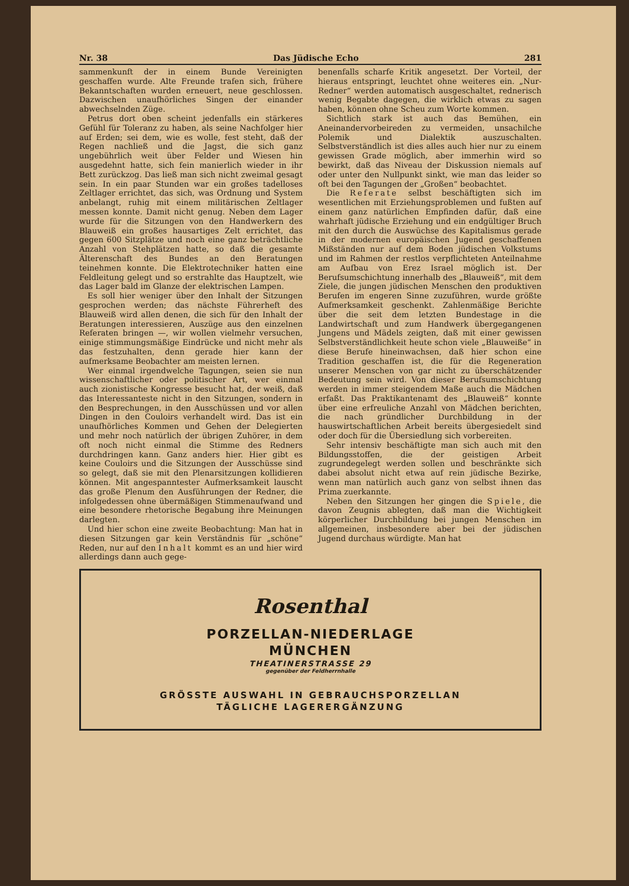Nr. 38 Das Jüdische Echo 281
sammenkunft der in einem Bunde Vereinigten geschaffen wurde. Alte Freunde trafen sich, frühere Bekanntschaften wurden erneuert, neue geschlossen. Dazwischen unaufhörliches Singen der einander abwechselnden Züge.
Petrus dort oben scheint jedenfalls ein stärkeres Gefühl für Toleranz zu haben, als seine Nachfolger hier auf Erden; sei dem, wie es wolle, fest steht, daß der Regen nachließ und die Jagst, die sich ganz ungebührlich weit über Felder und Wiesen hin ausgedehnt hatte, sich fein manierlich wieder in ihr Bett zurückzog. Das ließ man sich nicht zweimal gesagt sein. In ein paar Stunden war ein großes tadelloses Zeltlager errichtet, das sich, was Ordnung und System anbelangt, ruhig mit einem militärischen Zeltlager messen konnte. Damit nicht genug. Neben dem Lager wurde für die Sitzungen von den Handwerkern des Blauweiß ein großes hausartiges Zelt errichtet, das gegen 600 Sitzplätze und noch eine ganz beträchtliche Anzahl von Stehplätzen hatte, so daß die gesamte Älterenschaft des Bundes an den Beratungen teinehmen konnte. Die Elektrotechniker hatten eine Feldleitung gelegt und so erstrahlte das Hauptzelt, wie das Lager bald im Glanze der elektrischen Lampen.
Es soll hier weniger über den Inhalt der Sitzungen gesprochen werden; das nächste Führerheft des Blauweiß wird allen denen, die sich für den Inhalt der Beratungen interessieren, Auszüge aus den einzelnen Referaten bringen —, wir wollen vielmehr versuchen, einige stimmungsmäßige Eindrücke und nicht mehr als das festzuhalten, denn gerade hier kann der aufmerksame Beobachter am meisten lernen.
Wer einmal irgendwelche Tagungen, seien sie nun wissenschaftlicher oder politischer Art, wer einmal auch zionistische Kongresse besucht hat, der weiß, daß das Interessanteste nicht in den Sitzungen, sondern in den Besprechungen, in den Ausschüssen und vor allen Dingen in den Couloirs verhandelt wird. Das ist ein unaufhörliches Kommen und Gehen der Delegierten und mehr noch natürlich der übrigen Zuhörer, in dem oft noch nicht einmal die Stimme des Redners durchdringen kann. Ganz anders hier. Hier gibt es keine Couloirs und die Sitzungen der Ausschüsse sind so gelegt, daß sie mit den Plenarsitzungen kollidieren können. Mit angespanntester Aufmerksamkeit lauscht das große Plenum den Ausführungen der Redner, die infolgedessen ohne übermäßigen Stimmenaufwand und eine besondere rhetorische Begabung ihre Meinungen darlegten.
Und hier schon eine zweite Beobachtung: Man hat in diesen Sitzungen gar kein Verständnis für „schöne“ Reden, nur auf den Inhalt kommt es an und hier wird allerdings dann auch gege-
benenfalls scharfe Kritik angesetzt. Der Vorteil, der hieraus entspringt, leuchtet ohne weiteres ein. „Nur-Redner“ werden automatisch ausgeschaltet, rednerisch wenig Begabte dagegen, die wirklich etwas zu sagen haben, können ohne Scheu zum Worte kommen.
Sichtlich stark ist auch das Bemühen, ein Aneinandervorbeireden zu vermeiden, unsachilche Polemik und Dialektik auszuschalten. Selbstverständlich ist dies alles auch hier nur zu einem gewissen Grade möglich, aber immerhin wird so bewirkt, daß das Niveau der Diskussion niemals auf oder unter den Nullpunkt sinkt, wie man das leider so oft bei den Tagungen der „Großen“ beobachtet.
Die Referate selbst beschäftigten sich im wesentlichen mit Erziehungsproblemen und fußten auf einem ganz natürlichen Empfinden dafür, daß eine wahrhaft jüdische Erziehung und ein endgültiger Bruch mit den durch die Auswüchse des Kapitalismus gerade in der modernen europäischen Jugend geschaffenen Mißständen nur auf dem Boden jüdischen Volkstums und im Rahmen der restlos verpflichteten Anteilnahme am Aufbau von Erez Israel möglich ist. Der Berufsumschichtung innerhalb des „Blauweiß“, mit dem Ziele, die jungen jüdischen Menschen den produktiven Berufen im engeren Sinne zuzuführen, wurde größte Aufmerksamkeit geschenkt. Zahlenmäßige Berichte über die seit dem letzten Bundestage in die Landwirtschaft und zum Handwerk übergegangenen Jungens und Mädels zeigten, daß mit einer gewissen Selbstverständlichkeit heute schon viele „Blauweiße“ in diese Berufe hineinwachsen, daß hier schon eine Tradition geschaffen ist, die für die Regeneration unserer Menschen von gar nicht zu überschätzender Bedeutung sein wird. Von dieser Berufsumschichtung werden in immer steigendem Maße auch die Mädchen erfaßt. Das Praktikantenamt des „Blauweiß“ konnte über eine erfreuliche Anzahl von Mädchen berichten, die nach gründlicher Durchbildung in der hauswirtschaftlichen Arbeit bereits übergesiedelt sind oder doch für die Übersiedlung sich vorbereiten.
Sehr intensiv beschäftigte man sich auch mit den Bildungsstoffen, die der geistigen Arbeit zugrundegelegt werden sollen und beschränkte sich dabei absolut nicht etwa auf rein jüdische Bezirke, wenn man natürlich auch ganz von selbst ihnen das Prima zuerkannte.
Neben den Sitzungen her gingen die Spiele, die davon Zeugnis ablegten, daß man die Wichtigkeit körperlicher Durchbildung bei jungen Menschen im allgemeinen, insbesondere aber bei der jüdischen Jugend durchaus würdigte. Man hat
Rosenthal
PORZELLAN-NIEDERLAGE
MÜNCHEN
THEATINERSTRASSE 29
gegenüber der Feldherrnhalle
GRÖSSTE AUSWAHL IN GEBRAUCHSPORZELLAN
TÄGLICHE LAGERERGÄNZUNG